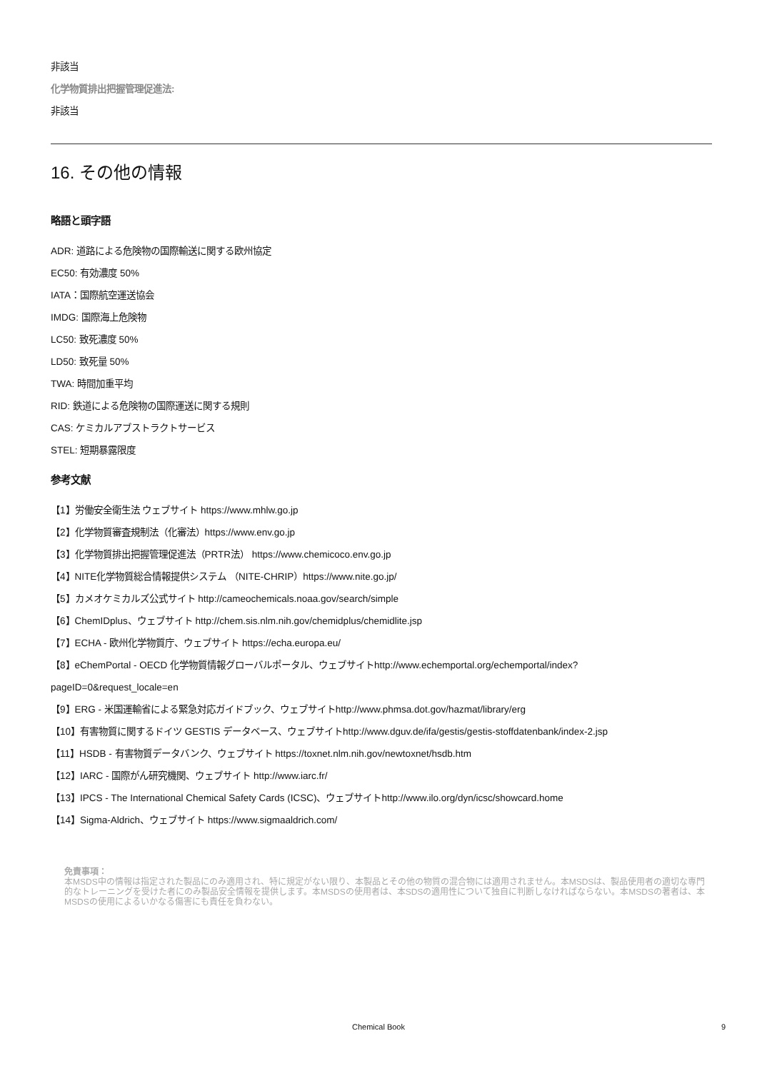非該当
化学物質排出把握管理促進法:
非該当
16. その他の情報
略語と頭字語
ADR: 道路による危険物の国際輸送に関する欧州協定
EC50: 有効濃度 50%
IATA：国際航空運送協会
IMDG: 国際海上危険物
LC50: 致死濃度 50%
LD50: 致死量 50%
TWA: 時間加重平均
RID: 鉄道による危険物の国際運送に関する規則
CAS: ケミカルアブストラクトサービス
STEL: 短期暴露限度
参考文献
【1】労働安全衛生法 ウェブサイト https://www.mhlw.go.jp
【2】化学物質審査規制法（化審法）https://www.env.go.jp
【3】化学物質排出把握管理促進法（PRTR法） https://www.chemicoco.env.go.jp
【4】NITE化学物質総合情報提供システム （NITE-CHRIP）https://www.nite.go.jp/
【5】カメオケミカルズ公式サイト http://cameochemicals.noaa.gov/search/simple
【6】ChemIDplus、ウェブサイト http://chem.sis.nlm.nih.gov/chemidplus/chemidlite.jsp
【7】ECHA - 欧州化学物質庁、ウェブサイト https://echa.europa.eu/
【8】eChemPortal - OECD 化学物質情報グローバルポータル、ウェブサイトhttp://www.echemportal.org/echemportal/index?
pageID=0&request_locale=en
【9】ERG - 米国運輸省による緊急対応ガイドブック、ウェブサイトhttp://www.phmsa.dot.gov/hazmat/library/erg
【10】有害物質に関するドイツ GESTIS データベース、ウェブサイトhttp://www.dguv.de/ifa/gestis/gestis-stoffdatenbank/index-2.jsp
【11】HSDB - 有害物質データバンク、ウェブサイト https://toxnet.nlm.nih.gov/newtoxnet/hsdb.htm
【12】IARC - 国際がん研究機関、ウェブサイト http://www.iarc.fr/
【13】IPCS - The International Chemical Safety Cards (ICSC)、ウェブサイトhttp://www.ilo.org/dyn/icsc/showcard.home
【14】Sigma-Aldrich、ウェブサイト https://www.sigmaaldrich.com/
免責事項：
本MSDS中の情報は指定された製品にのみ適用され、特に規定がない限り、本製品とその他の物質の混合物には適用されません。本MSDSは、製品使用者の適切な専門的なトレーニングを受けた者にのみ製品安全情報を提供します。本MSDSの使用者は、本SDSの適用性について独自に判断しなければならない。本MSDSの著者は、本MSDSの使用によるいかなる傷害にも責任を負わない。
Chemical Book 9